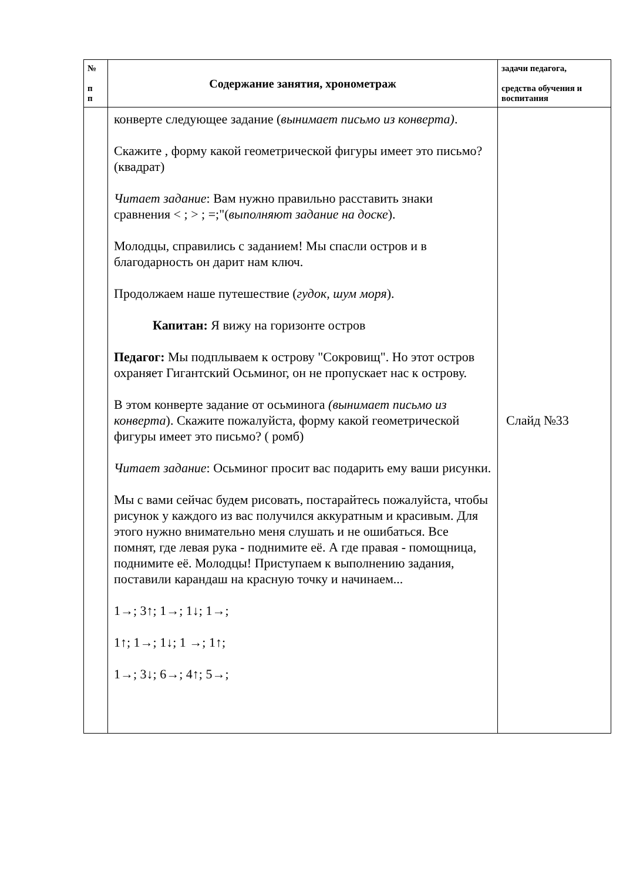| № п п | Содержание занятия, хронометраж | задачи педагога, средства обучения и воспитания |
| --- | --- | --- |
| | конверте следующее задание ( вынимает письмо из конверта) . Скажите , форму какой геометрической фигуры имеет это письмо? (квадрат) Читает задание : Вам нужно правильно расставить знаки сравнения < ; > ; =;"( выполняют задание на доске ). Молодцы, справились с заданием! Мы спасли остров и в благодарность он дарит нам ключ. Продолжаем наше путешествие ( гудок, шум моря ). Капитан: Я вижу на горизонте остров Педагог: Мы подплываем к острову "Сокровищ". Но этот остров охраняет Гигантский Осьминог, он не пропускает нас к острову. В этом конверте задание от осьминога (вынимает письмо из конверта ). Скажите пожалуйста, форму какой геометрической фигуры имеет это письмо? ( ромб) Читает задание : Осьминог просит вас подарить ему ваши рисунки. Мы с вами сейчас будем рисовать, постарайтесь пожалуйста, чтобы рисунок у каждого из вас получился аккуратным и красивым. Для этого нужно внимательно меня слушать и не ошибаться. Все помнят, где левая рука - поднимите её. А где правая - помощница, поднимите её. Молодцы! Приступаем к выполнению задания, поставили карандаш на красную точку и начинаем... 1→; 3↑; 1→; 1↓; 1→; 1↑; 1→; 1↓; 1 →; 1↑; 1→; 3↓; 6→; 4↑; 5→; | Слайд №33 |